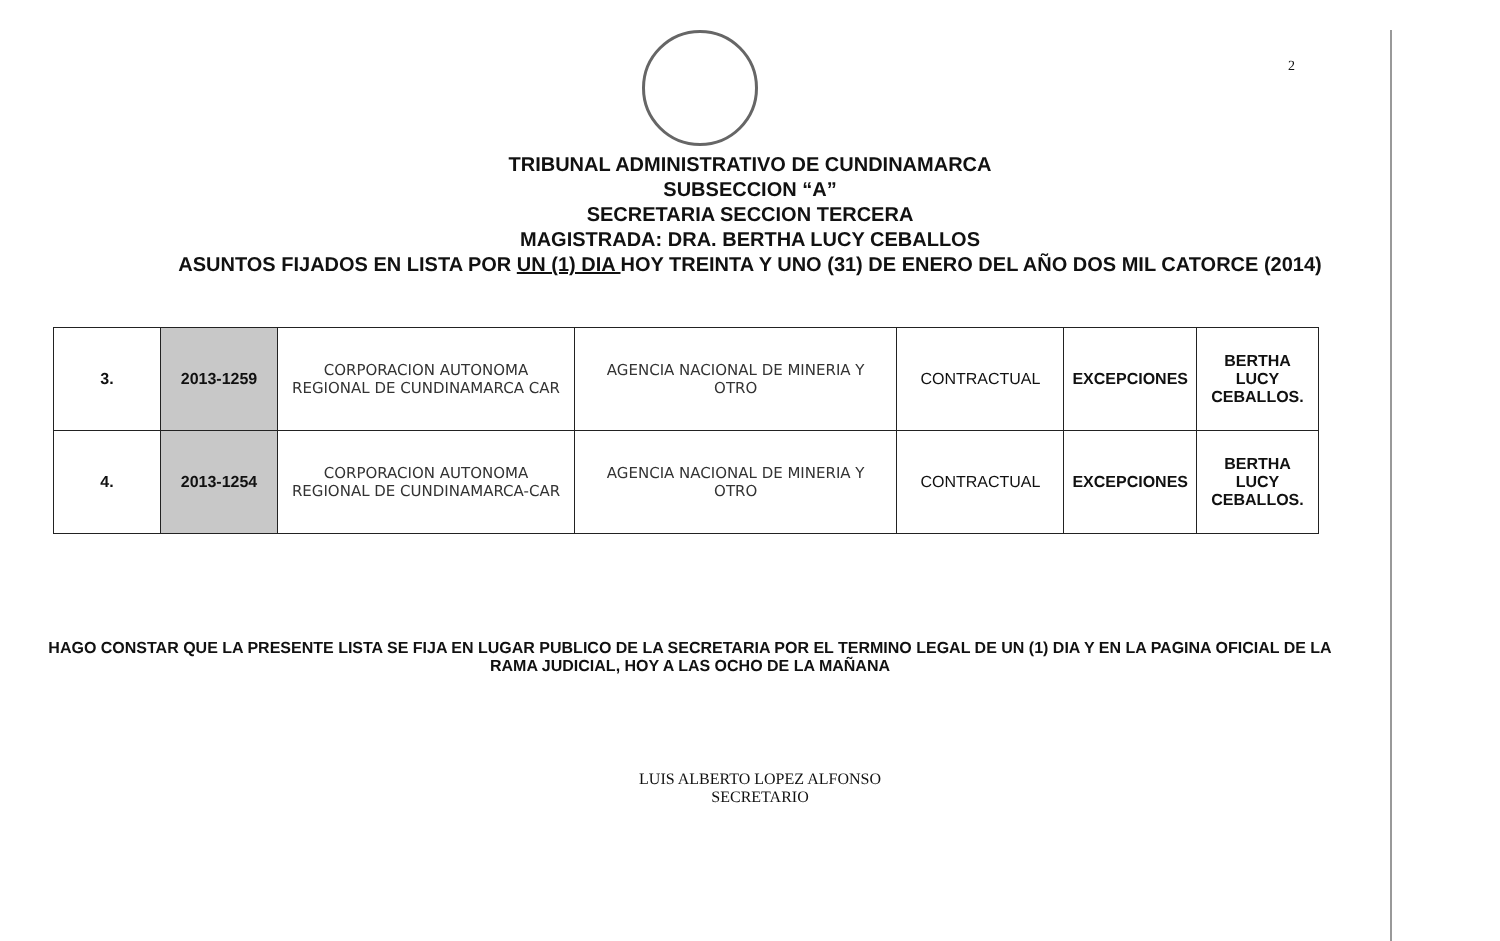2
TRIBUNAL ADMINISTRATIVO DE CUNDINAMARCA
SUBSECCION “A”
SECRETARIA SECCION TERCERA
MAGISTRADA: DRA. BERTHA LUCY CEBALLOS
ASUNTOS FIJADOS EN LISTA POR UN (1) DIA HOY TREINTA Y UNO (31) DE ENERO DEL AÑO DOS MIL CATORCE (2014)
| 3. | 2013-1259 | CORPORACION AUTONOMA REGIONAL DE CUNDINAMARCA CAR | AGENCIA NACIONAL DE MINERIA Y OTRO | CONTRACTUAL | EXCEPCIONES | BERTHA LUCY CEBALLOS. |
| 4. | 2013-1254 | CORPORACION AUTONOMA REGIONAL DE CUNDINAMARCA-CAR | AGENCIA NACIONAL DE MINERIA Y OTRO | CONTRACTUAL | EXCEPCIONES | BERTHA LUCY CEBALLOS. |
HAGO CONSTAR QUE LA PRESENTE LISTA SE FIJA EN LUGAR PUBLICO DE LA SECRETARIA POR EL TERMINO LEGAL DE UN (1) DIA Y EN LA PAGINA OFICIAL DE LA RAMA JUDICIAL, HOY A LAS OCHO DE LA MAÑANA
LUIS ALBERTO LOPEZ ALFONSO
SECRETARIO